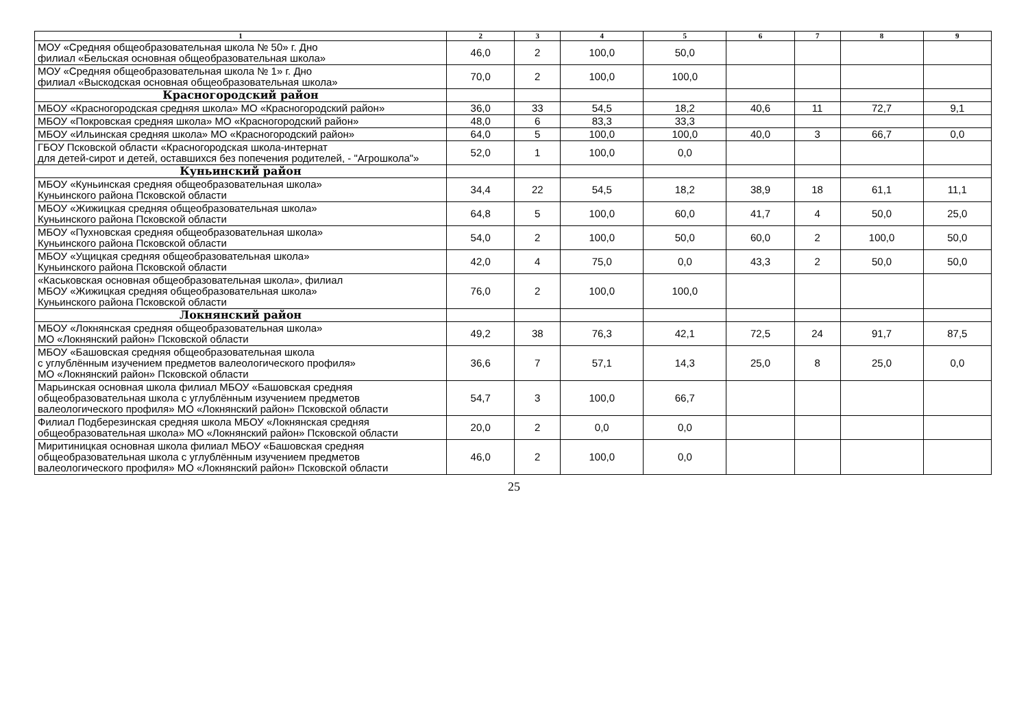| 1 | 2 | 3 | 4 | 5 | 6 | 7 | 8 | 9 |
| --- | --- | --- | --- | --- | --- | --- | --- | --- |
| МОУ «Средняя общеобразовательная школа № 50» г. Дно филиал «Бельская основная общеобразовательная школа» | 46,0 | 2 | 100,0 | 50,0 | | | | |
| МОУ «Средняя общеобразовательная школа № 1» г. Дно филиал «Выскодская основная общеобразовательная школа» | 70,0 | 2 | 100,0 | 100,0 | | | | |
| Красногородский район | | | | | | | | |
| МБОУ «Красногородская средняя школа» МО «Красногородский район» | 36,0 | 33 | 54,5 | 18,2 | 40,6 | 11 | 72,7 | 9,1 |
| МБОУ «Покровская средняя школа» МО «Красногородский район» | 48,0 | 6 | 83,3 | 33,3 | | | | |
| МБОУ «Ильинская средняя школа» МО «Красногородский район» | 64,0 | 5 | 100,0 | 100,0 | 40,0 | 3 | 66,7 | 0,0 |
| ГБОУ Псковской области «Красногородская школа-интернат для детей-сирот и детей, оставшихся без попечения родителей, - "Агрошкола"» | 52,0 | 1 | 100,0 | 0,0 | | | | |
| Куньинский район | | | | | | | | |
| МБОУ «Куньинская средняя общеобразовательная школа» Куньинского района Псковской области | 34,4 | 22 | 54,5 | 18,2 | 38,9 | 18 | 61,1 | 11,1 |
| МБОУ «Жижицкая средняя общеобразовательная школа» Куньинского района Псковской области | 64,8 | 5 | 100,0 | 60,0 | 41,7 | 4 | 50,0 | 25,0 |
| МБОУ «Пухновская средняя общеобразовательная школа» Куньинского района Псковской области | 54,0 | 2 | 100,0 | 50,0 | 60,0 | 2 | 100,0 | 50,0 |
| МБОУ «Ущицкая средняя общеобразовательная школа» Куньинского района Псковской области | 42,0 | 4 | 75,0 | 0,0 | 43,3 | 2 | 50,0 | 50,0 |
| «Каськовская основная общеобразовательная школа», филиал МБОУ «Жижицкая средняя общеобразовательная школа» Куньинского района Псковской области | 76,0 | 2 | 100,0 | 100,0 | | | | |
| Локнянский район | | | | | | | | |
| МБОУ «Локнянская средняя общеобразовательная школа» МО «Локнянский район» Псковской области | 49,2 | 38 | 76,3 | 42,1 | 72,5 | 24 | 91,7 | 87,5 |
| МБОУ «Башовская средняя общеобразовательная школа с углублённым изучением предметов валеологического профиля» МО «Локнянский район» Псковской области | 36,6 | 7 | 57,1 | 14,3 | 25,0 | 8 | 25,0 | 0,0 |
| Марьинская основная школа филиал МБОУ «Башовская средняя общеобразовательная школа с углублённым изучением предметов валеологического профиля» МО «Локнянский район» Псковской области | 54,7 | 3 | 100,0 | 66,7 | | | | |
| Филиал Подберезинская средняя школа МБОУ «Локнянская средняя общеобразовательная школа» МО «Локнянский район» Псковской области | 20,0 | 2 | 0,0 | 0,0 | | | | |
| Миритиницкая основная школа филиал МБОУ «Башовская средняя общеобразовательная школа с углублённым изучением предметов валеологического профиля» МО «Локнянский район» Псковской области | 46,0 | 2 | 100,0 | 0,0 | | | | |
25